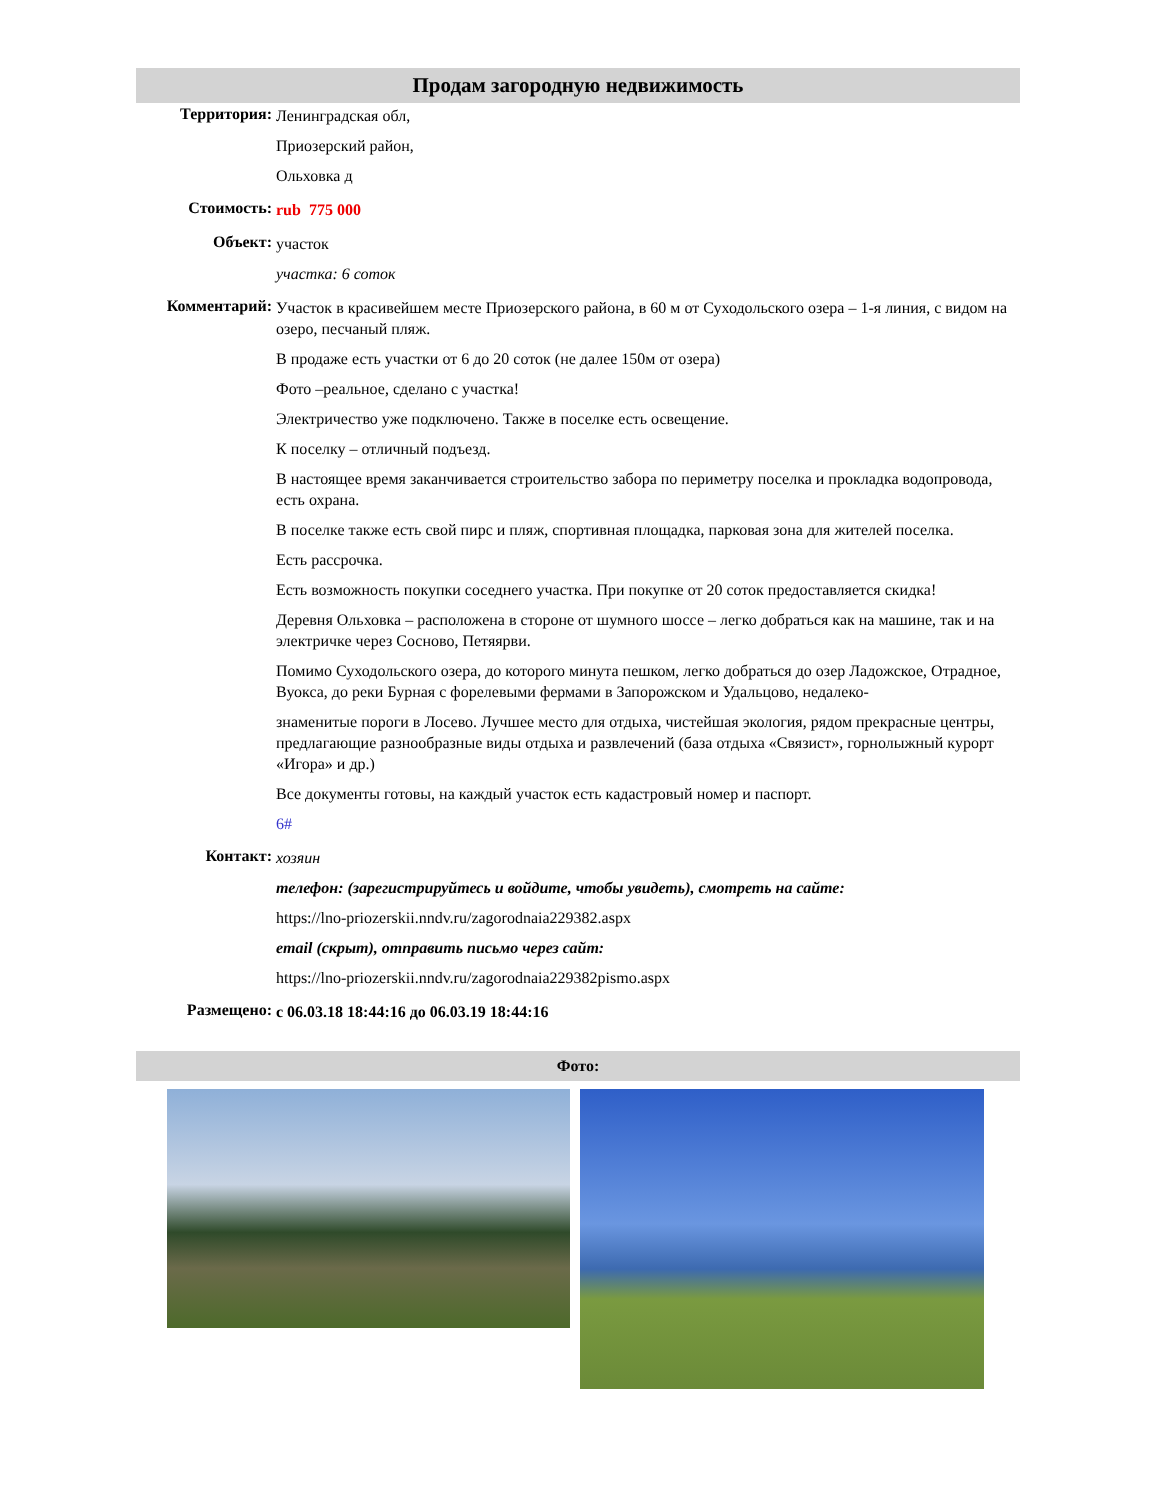Продам загородную недвижимость
| Территория: | Ленинградская обл, Приозерский район, Ольховка д |
| Стоимость: | rub 775 000 |
| Объект: | участок участка: 6 соток |
| Комментарий: | Участок в красивейшем месте Приозерского района, в 60 м от Суходольского озера – 1-я линия, с видом на озеро, песчаный пляж. В продаже есть участки от 6 до 20 соток (не далее 150м от озера) Фото –реальное, сделано с участка! Электричество уже подключено. Также в поселке есть освещение. К поселку – отличный подъезд. В настоящее время заканчивается строительство забора по периметру поселка и прокладка водопровода, есть охрана. В поселке также есть свой пирс и пляж, спортивная площадка, парковая зона для жителей поселка. Есть рассрочка. Есть возможность покупки соседнего участка. При покупке от 20 соток предоставляется скидка! Деревня Ольховка – расположена в стороне от шумного шоссе – легко добраться как на машине, так и на электричке через Сосново, Петяярви. Помимо Суходольского озера, до которого минута пешком, легко добраться до озер Ладожское, Отрадное, Вуокса, до реки Бурная с форелевыми фермами в Запорожском и Удальцово, недалеко- знаменитые пороги в Лосево. Лучшее место для отдыха, чистейшая экология, рядом прекрасные центры, предлагающие разнообразные виды отдыха и развлечений (база отдыха «Связист», горнолыжный курорт «Игора» и др.) Все документы готовы, на каждый участок есть кадастровый номер и паспорт. 6# |
| Контакт: | хозяин телефон: (зарегистрируйтесь и войдите, чтобы увидеть), смотреть на сайте: https://lno-priozerskii.nndv.ru/zagorodnaia229382.aspx email (скрыт), отправить письмо через сайт: https://lno-priozerskii.nndv.ru/zagorodnaia229382pismo.aspx |
| Размещено: | с 06.03.18 18:44:16 до 06.03.19 18:44:16 |
Фото: